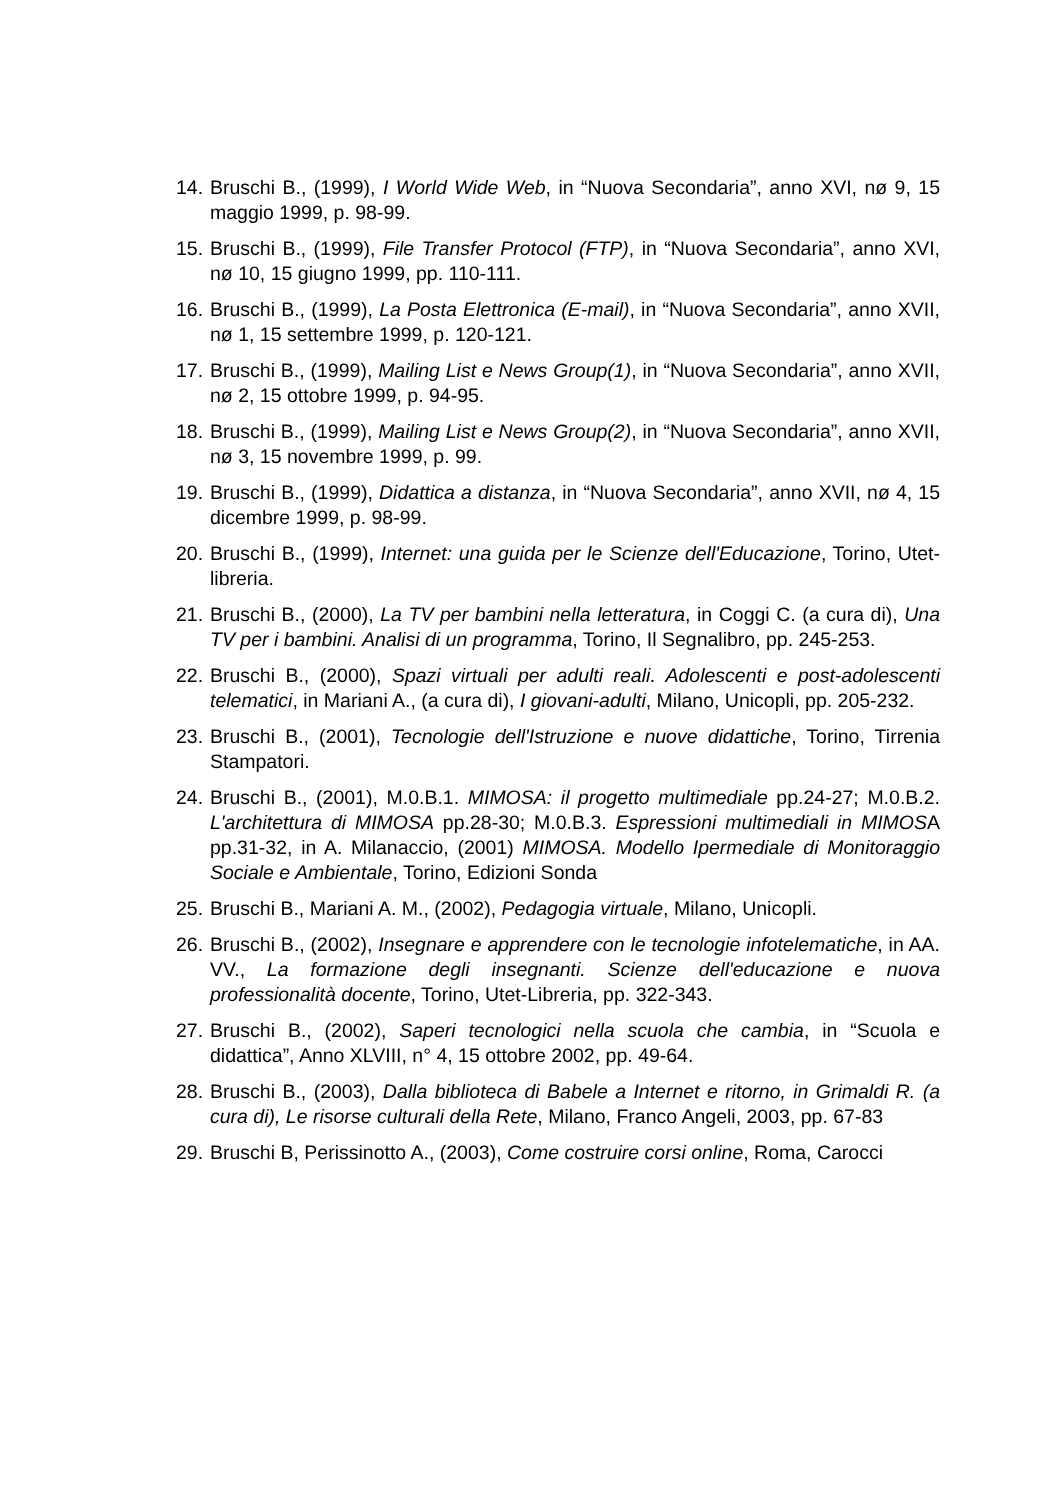14. Bruschi B., (1999), I World Wide Web, in “Nuova Secondaria”, anno XVI, nø 9, 15 maggio 1999, p. 98-99.
15. Bruschi B., (1999), File Transfer Protocol (FTP), in “Nuova Secondaria”, anno XVI, nø 10, 15 giugno 1999, pp. 110-111.
16. Bruschi B., (1999), La Posta Elettronica (E-mail), in “Nuova Secondaria”, anno XVII, nø 1, 15 settembre 1999, p. 120-121.
17. Bruschi B., (1999), Mailing List e News Group(1), in “Nuova Secondaria”, anno XVII, nø 2, 15 ottobre 1999, p. 94-95.
18. Bruschi B., (1999), Mailing List e News Group(2), in “Nuova Secondaria”, anno XVII, nø 3, 15 novembre 1999, p. 99.
19. Bruschi B., (1999), Didattica a distanza, in “Nuova Secondaria”, anno XVII, nø 4, 15 dicembre 1999, p. 98-99.
20. Bruschi B., (1999), Internet: una guida per le Scienze dell'Educazione, Torino, Utet-libreria.
21. Bruschi B., (2000), La TV per bambini nella letteratura, in Coggi C. (a cura di), Una TV per i bambini. Analisi di un programma, Torino, Il Segnalibro, pp. 245-253.
22. Bruschi B., (2000), Spazi virtuali per adulti reali. Adolescenti e post-adolescenti telematici, in Mariani A., (a cura di), I giovani-adulti, Milano, Unicopli, pp. 205-232.
23. Bruschi B., (2001), Tecnologie dell'Istruzione e nuove didattiche, Torino, Tirrenia Stampatori.
24. Bruschi B., (2001), M.0.B.1. MIMOSA: il progetto multimediale pp.24-27; M.0.B.2. L'architettura di MIMOSA pp.28-30; M.0.B.3. Espressioni multimediali in MIMOSA pp.31-32, in A. Milanaccio, (2001) MIMOSA. Modello Ipermediale di Monitoraggio Sociale e Ambientale, Torino, Edizioni Sonda
25. Bruschi B., Mariani A. M., (2002), Pedagogia virtuale, Milano, Unicopli.
26. Bruschi B., (2002), Insegnare e apprendere con le tecnologie infotelematiche, in AA. VV., La formazione degli insegnanti. Scienze dell'educazione e nuova professionalità docente, Torino, Utet-Libreria, pp. 322-343.
27. Bruschi B., (2002), Saperi tecnologici nella scuola che cambia, in “Scuola e didattica”, Anno XLVIII, n° 4, 15 ottobre 2002, pp. 49-64.
28. Bruschi B., (2003), Dalla biblioteca di Babele a Internet e ritorno, in Grimaldi R. (a cura di), Le risorse culturali della Rete, Milano, Franco Angeli, 2003, pp. 67-83
29. Bruschi B, Perissinotto A., (2003), Come costruire corsi online, Roma, Carocci